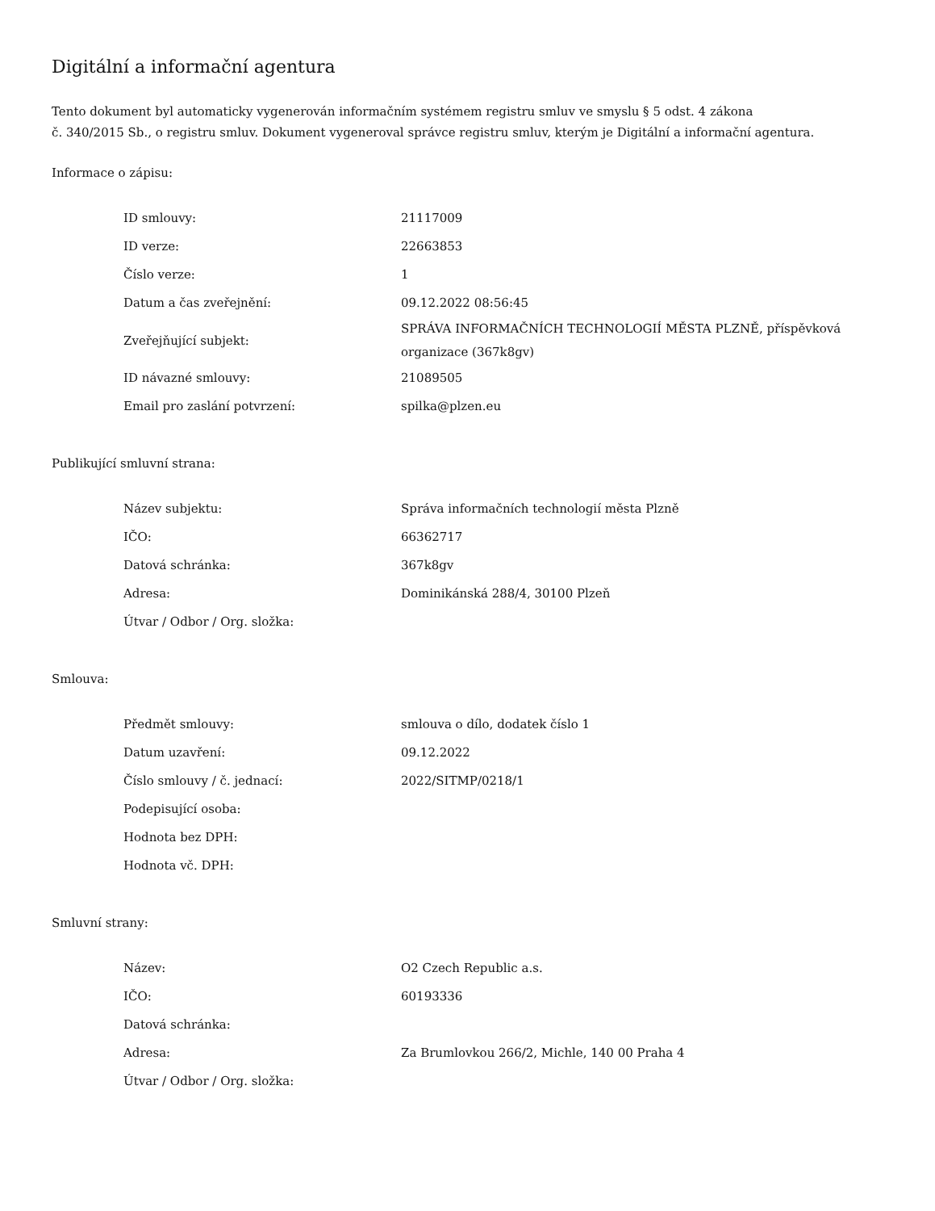Digitální a informační agentura
Tento dokument byl automaticky vygenerován informačním systémem registru smluv ve smyslu § 5 odst. 4 zákona
č. 340/2015 Sb., o registru smluv. Dokument vygeneroval správce registru smluv, kterým je Digitální a informační agentura.
Informace o zápisu:
| ID smlouvy: | 21117009 |
| ID verze: | 22663853 |
| Číslo verze: | 1 |
| Datum a čas zveřejnění: | 09.12.2022 08:56:45 |
| Zveřejňující subjekt: | SPRÁVA INFORMAČNÍCH TECHNOLOGIÍ MĚSTA PLZNĚ, příspěvková organizace (367k8gv) |
| ID návazné smlouvy: | 21089505 |
| Email pro zaslání potvrzení: | spilka@plzen.eu |
Publikující smluvní strana:
| Název subjektu: | Správa informačních technologií města Plzně |
| IČO: | 66362717 |
| Datová schránka: | 367k8gv |
| Adresa: | Dominikánská 288/4, 30100 Plzeň |
| Útvar / Odbor / Org. složka: | |
Smlouva:
| Předmět smlouvy: | smlouva o dílo, dodatek číslo 1 |
| Datum uzavření: | 09.12.2022 |
| Číslo smlouvy / č. jednací: | 2022/SITMP/0218/1 |
| Podepisující osoba: | |
| Hodnota bez DPH: | |
| Hodnota vč. DPH: | |
Smluvní strany:
| Název: | O2 Czech Republic a.s. |
| IČO: | 60193336 |
| Datová schránka: | |
| Adresa: | Za Brumlovkou 266/2, Michle, 140 00 Praha 4 |
| Útvar / Odbor / Org. složka: | |